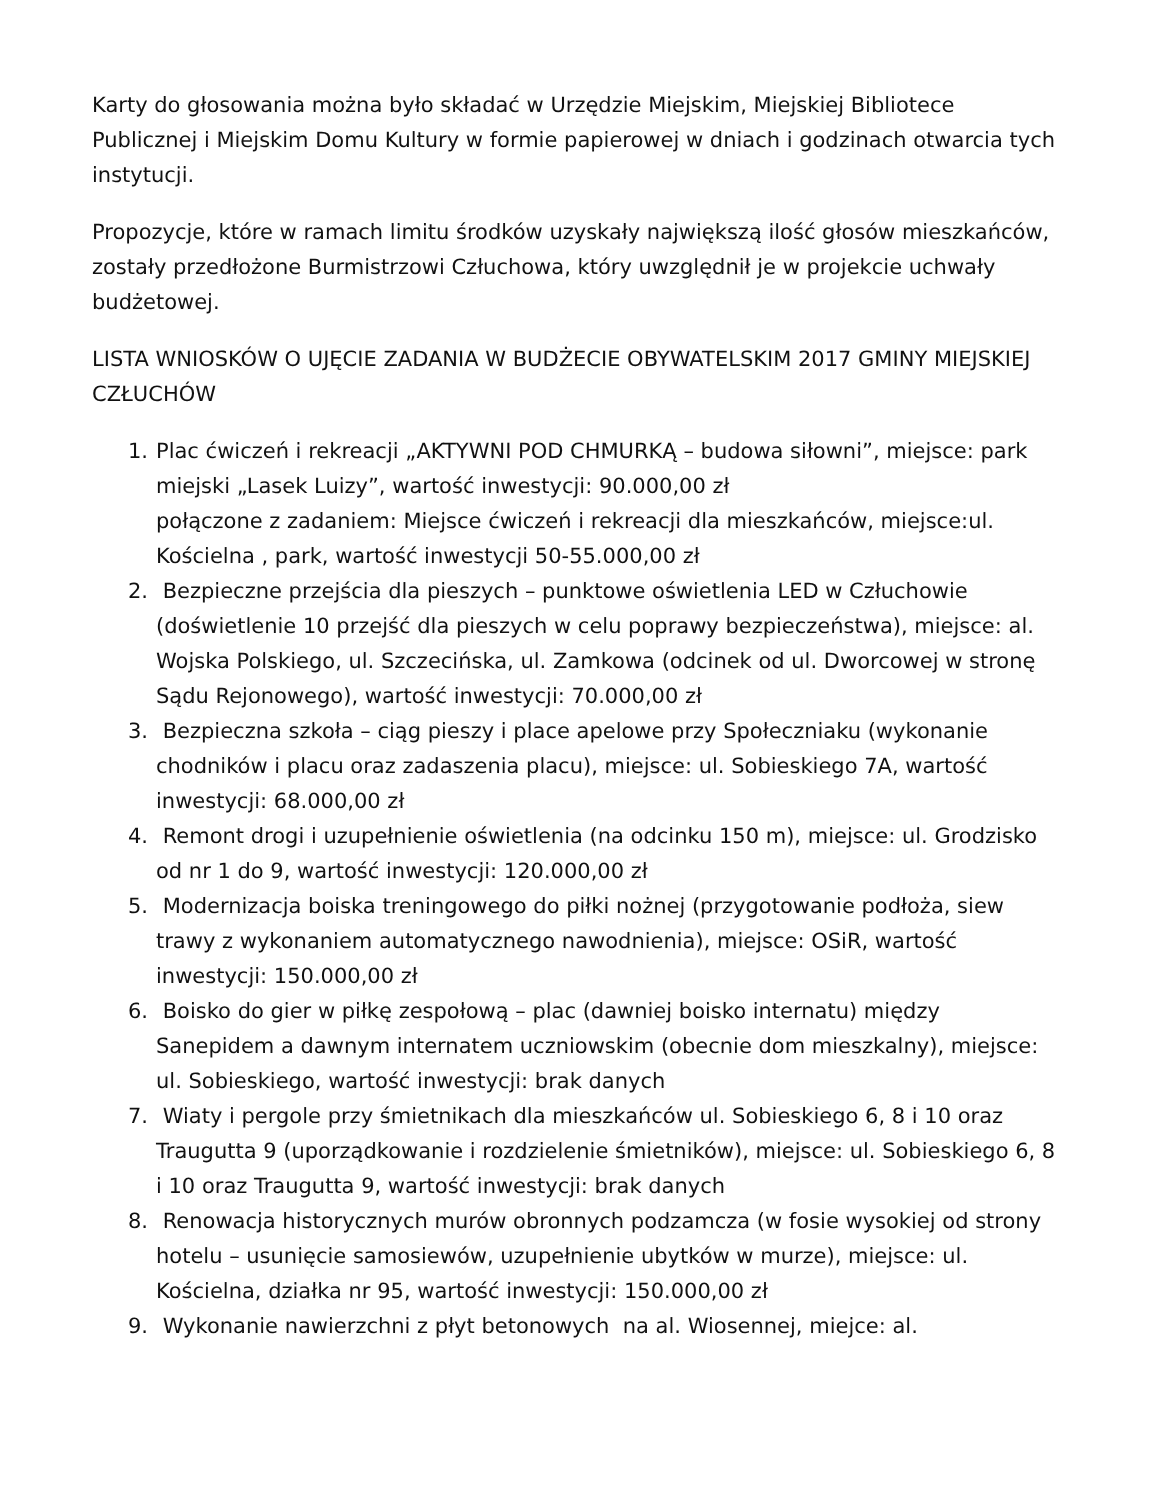Karty do głosowania można było składać w Urzędzie Miejskim, Miejskiej Bibliotece Publicznej i Miejskim Domu Kultury w formie papierowej w dniach i godzinach otwarcia tych instytucji.
Propozycje, które w ramach limitu środków uzyskały największą ilość głosów mieszkańców, zostały przedłożone Burmistrzowi Człuchowa, który uwzględnił je w projekcie uchwały budżetowej.
LISTA WNIOSKÓW O UJĘCIE ZADANIA W BUDŻECIE OBYWATELSKIM 2017 GMINY MIEJSKIEJ CZŁUCHÓW
1. Plac ćwiczeń i rekreacji „AKTYWNI POD CHMURKĄ – budowa siłowni”, miejsce: park miejski „Lasek Luizy”, wartość inwestycji: 90.000,00 zł
połączone z zadaniem: Miejsce ćwiczeń i rekreacji dla mieszkańców, miejsce:ul. Kościelna , park, wartość inwestycji 50-55.000,00 zł
2. Bezpieczne przejścia dla pieszych – punktowe oświetlenia LED w Człuchowie (doświetlenie 10 przejść dla pieszych w celu poprawy bezpieczeństwa), miejsce: al. Wojska Polskiego, ul. Szczecińska, ul. Zamkowa (odcinek od ul. Dworcowej w stronę Sądu Rejonowego), wartość inwestycji: 70.000,00 zł
3. Bezpieczna szkoła – ciąg pieszy i place apelowe przy Społeczniaku (wykonanie chodników i placu oraz zadaszenia placu), miejsce: ul. Sobieskiego 7A, wartość inwestycji: 68.000,00 zł
4. Remont drogi i uzupełnienie oświetlenia (na odcinku 150 m), miejsce: ul. Grodzisko od nr 1 do 9, wartość inwestycji: 120.000,00 zł
5. Modernizacja boiska treningowego do piłki nożnej (przygotowanie podłoża, siew trawy z wykonaniem automatycznego nawodnienia), miejsce: OSiR, wartość inwestycji: 150.000,00 zł
6. Boisko do gier w piłkę zespołową – plac (dawniej boisko internatu) między Sanepidem a dawnym internatem uczniowskim (obecnie dom mieszkalny), miejsce: ul. Sobieskiego, wartość inwestycji: brak danych
7. Wiaty i pergole przy śmietnikach dla mieszkańców ul. Sobieskiego 6, 8 i 10 oraz Traugutta 9 (uporządkowanie i rozdzielenie śmietników), miejsce: ul. Sobieskiego 6, 8 i 10 oraz Traugutta 9, wartość inwestycji: brak danych
8. Renowacja historycznych murów obronnych podzamcza (w fosie wysokiej od strony hotelu – usunięcie samosiewów, uzupełnienie ubytków w murze), miejsce: ul. Kościelna, działka nr 95, wartość inwestycji: 150.000,00 zł
9. Wykonanie nawierzchni z płyt betonowych na al. Wiosennej, miejce: al.